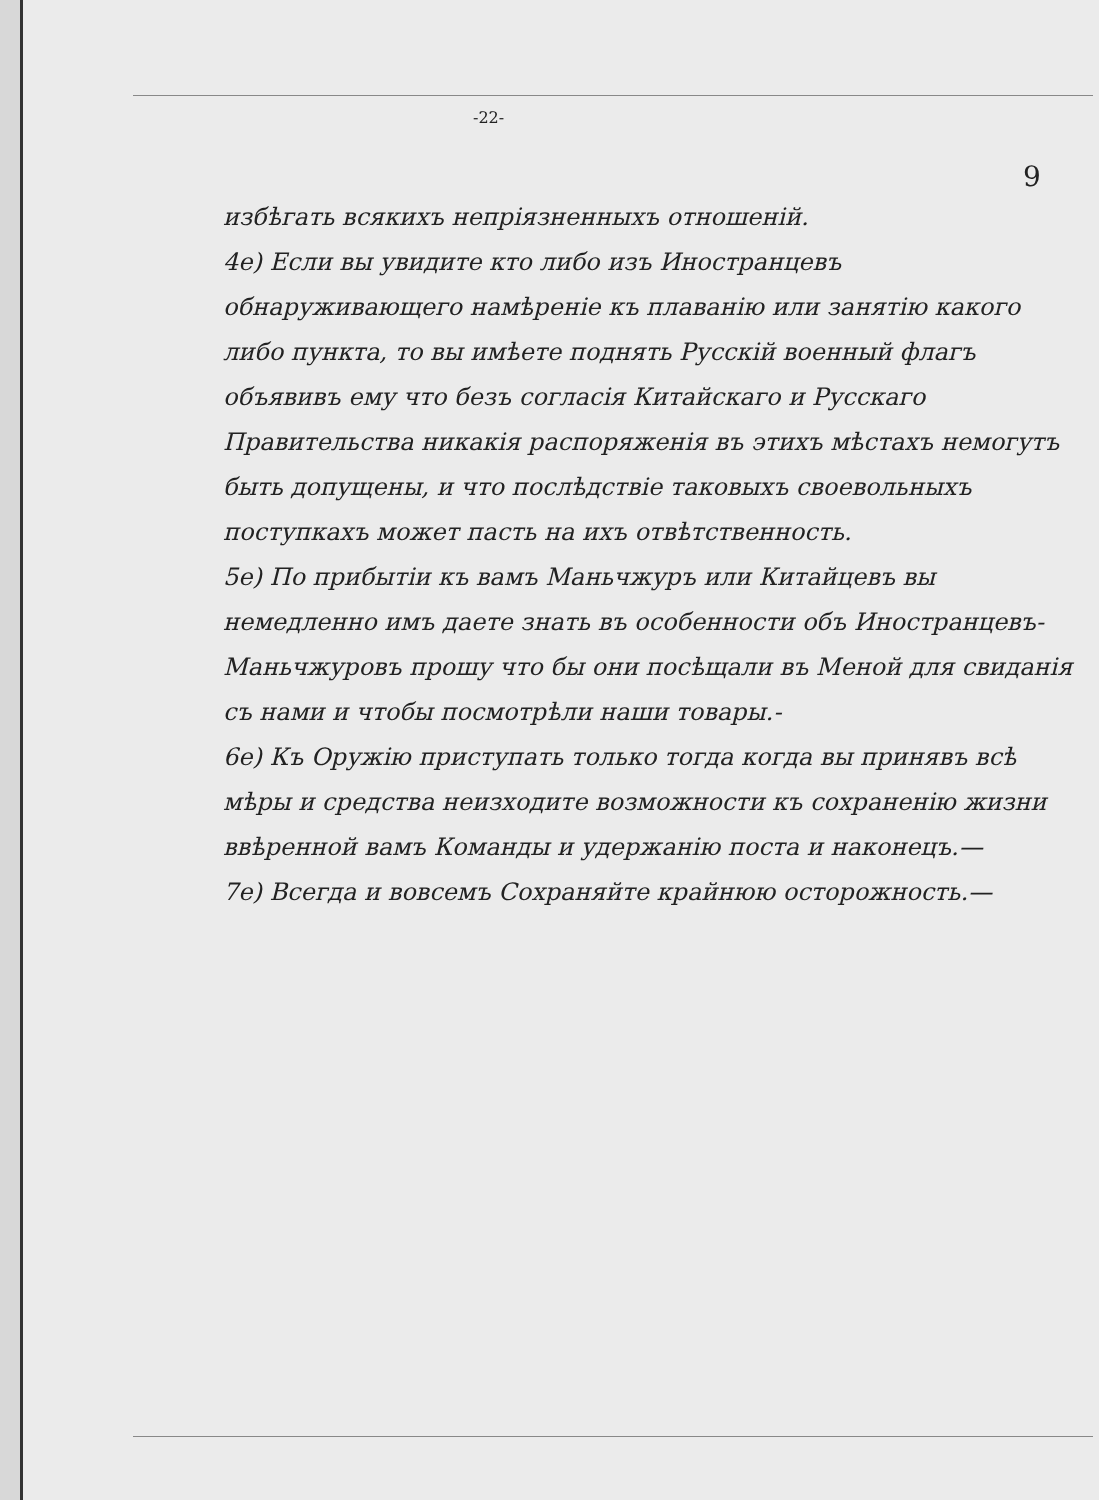-22-
9
избѣгать всякихъ непріязненныхъ отношеній.
4е) Если вы увидите кто либо изъ Иностранцевъ обнаруживающего намѣреніе къ плаванію или занятію какого либо пункта, то вы имѣете поднять Русскій военный флагъ объявивъ ему что безъ согласія Китайскаго и Русскаго Правительства никакія распоряженія въ этихъ мѣстахъ немогутъ быть допущены, и что послѣдствіе таковыхъ своевольныхъ поступкахъ может пасть на ихъ отвѣтственность.
5е) По прибытіи къ вамъ Маньчжуръ или Китайцевъ вы немедленно имъ даете знать въ особенности объ Иностранцевъ-Маньчжуровъ прошу что бы они посѣщали въ Меной для свиданія съ нами и чтобы посмотрѣли наши товары.-
6е) Къ Оружію приступать только тогда когда вы принявъ всѣ мѣры и средства неизходите возможности къ сохраненію жизни ввѣренной вамъ Команды и удержанію поста и наконецъ.—
7е) Всегда и вовсемъ Сохраняйте крайнюю осторожность.—